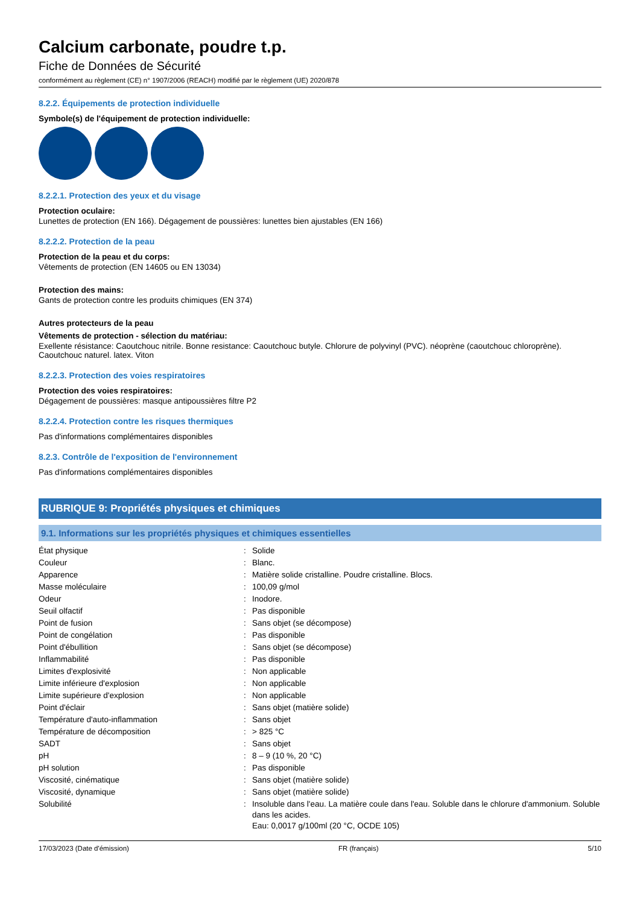Calcium carbonate, poudre t.p.
Fiche de Données de Sécurité
conformément au règlement (CE) n° 1907/2006 (REACH) modifié par le règlement (UE) 2020/878
8.2.2. Équipements de protection individuelle
Symbole(s) de l'équipement de protection individuelle:
8.2.2.1. Protection des yeux et du visage
Protection oculaire:
Lunettes de protection (EN 166). Dégagement de poussières: lunettes bien ajustables (EN 166)
8.2.2.2. Protection de la peau
Protection de la peau et du corps:
Vêtements de protection (EN 14605 ou EN 13034)
Protection des mains:
Gants de protection contre les produits chimiques (EN 374)
Autres protecteurs de la peau
Vêtements de protection - sélection du matériau:
Exellente résistance: Caoutchouc nitrile. Bonne resistance: Caoutchouc butyle. Chlorure de polyvinyl (PVC). néoprène (caoutchouc chloroprène). Caoutchouc naturel. latex. Viton
8.2.2.3. Protection des voies respiratoires
Protection des voies respiratoires:
Dégagement de poussières: masque antipoussières filtre P2
8.2.2.4. Protection contre les risques thermiques
Pas d'informations complémentaires disponibles
8.2.3. Contrôle de l'exposition de l'environnement
Pas d'informations complémentaires disponibles
RUBRIQUE 9: Propriétés physiques et chimiques
9.1. Informations sur les propriétés physiques et chimiques essentielles
| État physique | : | Solide |
| Couleur | : | Blanc. |
| Apparence | : | Matière solide cristalline. Poudre cristalline. Blocs. |
| Masse moléculaire | : | 100,09 g/mol |
| Odeur | : | Inodore. |
| Seuil olfactif | : | Pas disponible |
| Point de fusion | : | Sans objet (se décompose) |
| Point de congélation | : | Pas disponible |
| Point d'ébullition | : | Sans objet (se décompose) |
| Inflammabilité | : | Pas disponible |
| Limites d'explosivité | : | Non applicable |
| Limite inférieure d'explosion | : | Non applicable |
| Limite supérieure d'explosion | : | Non applicable |
| Point d'éclair | : | Sans objet (matière solide) |
| Température d'auto-inflammation | : | Sans objet |
| Température de décomposition | : | > 825 °C |
| SADT | : | Sans objet |
| pH | : | 8 – 9 (10 %, 20 °C) |
| pH solution | : | Pas disponible |
| Viscosité, cinématique | : | Sans objet (matière solide) |
| Viscosité, dynamique | : | Sans objet (matière solide) |
| Solubilité | : | Insoluble dans l'eau. La matière coule dans l'eau. Soluble dans le chlorure d'ammonium. Soluble dans les acides. Eau: 0,0017 g/100ml (20 °C, OCDE 105) |
17/03/2023 (Date d'émission) FR (français) 5/10